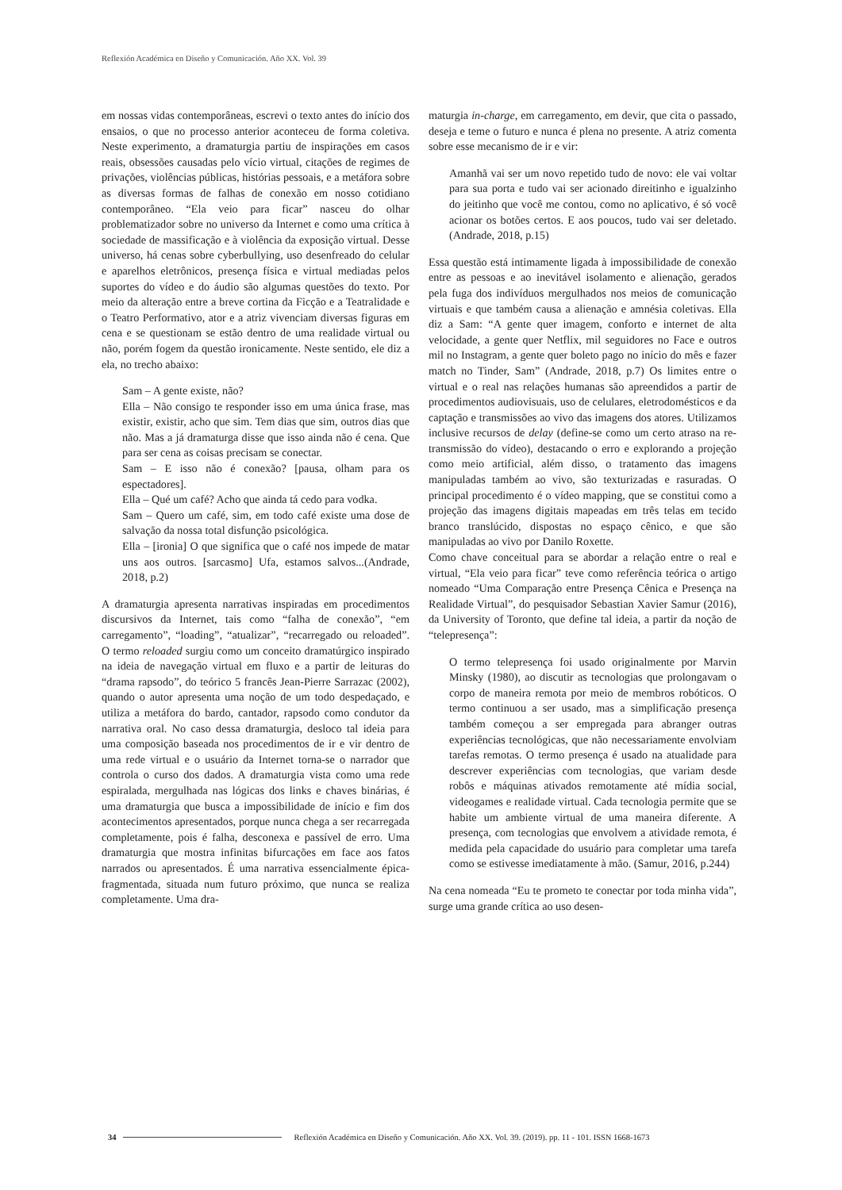Reflexión Académica en Diseño y Comunicación. Año XX. Vol. 39
em nossas vidas contemporâneas, escrevi o texto antes do início dos ensaios, o que no processo anterior aconteceu de forma coletiva. Neste experimento, a dramaturgia partiu de inspirações em casos reais, obsessões causadas pelo vício virtual, citações de regimes de privações, violências públicas, histórias pessoais, e a metáfora sobre as diversas formas de falhas de conexão em nosso cotidiano contemporâneo. “Ela veio para ficar” nasceu do olhar problematizador sobre no universo da Internet e como uma crítica à sociedade de massificação e à violência da exposição virtual. Desse universo, há cenas sobre cyberbullying, uso desenfreado do celular e aparelhos eletrônicos, presença física e virtual mediadas pelos suportes do vídeo e do áudio são algumas questões do texto. Por meio da alteração entre a breve cortina da Ficção e a Teatralidade e o Teatro Performativo, ator e a atriz vivenciam diversas figuras em cena e se questionam se estão dentro de uma realidade virtual ou não, porém fogem da questão ironicamente. Neste sentido, ele diz a ela, no trecho abaixo:
Sam – A gente existe, não?
Ella – Não consigo te responder isso em uma única frase, mas existir, existir, acho que sim. Tem dias que sim, outros dias que não. Mas a já dramaturga disse que isso ainda não é cena. Que para ser cena as coisas precisam se conectar.
Sam – E isso não é conexão? [pausa, olham para os espectadores].
Ella – Qué um café? Acho que ainda tá cedo para vodka.
Sam – Quero um café, sim, em todo café existe uma dose de salvação da nossa total disfunção psicológica.
Ella – [ironia] O que significa que o café nos impede de matar uns aos outros. [sarcasmo] Ufa, estamos salvos...(Andrade, 2018, p.2)
A dramaturgia apresenta narrativas inspiradas em procedimentos discursivos da Internet, tais como “falha de conexão”, “em carregamento”, “loading”, “atualizar”, “recarregado ou reloaded”. O termo reloaded surgiu como um conceito dramatúrgico inspirado na ideia de navegação virtual em fluxo e a partir de leituras do “drama rapsodo”, do teórico 5 francês Jean-Pierre Sarrazac (2002), quando o autor apresenta uma noção de um todo despedaçado, e utiliza a metáfora do bardo, cantador, rapsodo como condutor da narrativa oral. No caso dessa dramaturgia, desloco tal ideia para uma composição baseada nos procedimentos de ir e vir dentro de uma rede virtual e o usuário da Internet torna-se o narrador que controla o curso dos dados. A dramaturgia vista como uma rede espiralada, mergulhada nas lógicas dos links e chaves binárias, é uma dramaturgia que busca a impossibilidade de início e fim dos acontecimentos apresentados, porque nunca chega a ser recarregada completamente, pois é falha, desconexa e passível de erro. Uma dramaturgia que mostra infinitas bifurcações em face aos fatos narrados ou apresentados. É uma narrativa essencialmente épica-fragmentada, situada num futuro próximo, que nunca se realiza completamente. Uma dra-
maturgia in-charge, em carregamento, em devir, que cita o passado, deseja e teme o futuro e nunca é plena no presente. A atriz comenta sobre esse mecanismo de ir e vir:
Amanhã vai ser um novo repetido tudo de novo: ele vai voltar para sua porta e tudo vai ser acionado direitinho e igualzinho do jeitinho que você me contou, como no aplicativo, é só você acionar os botões certos. E aos poucos, tudo vai ser deletado.(Andrade, 2018, p.15)
Essa questão está intimamente ligada à impossibilidade de conexão entre as pessoas e ao inevitável isolamento e alienação, gerados pela fuga dos indivíduos mergulhados nos meios de comunicação virtuais e que também causa a alienação e amnésia coletivas. Ella diz a Sam: “A gente quer imagem, conforto e internet de alta velocidade, a gente quer Netflix, mil seguidores no Face e outros mil no Instagram, a gente quer boleto pago no início do mês e fazer match no Tinder, Sam” (Andrade, 2018, p.7) Os limites entre o virtual e o real nas relações humanas são apreendidos a partir de procedimentos audiovisuais, uso de celulares, eletrodomésticos e da captação e transmissões ao vivo das imagens dos atores. Utilizamos inclusive recursos de delay (define-se como um certo atraso na re-transmissão do vídeo), destacando o erro e explorando a projeção como meio artificial, além disso, o tratamento das imagens manipuladas também ao vivo, são texturizadas e rasuradas. O principal procedimento é o vídeo mapping, que se constitui como a projeção das imagens digitais mapeadas em três telas em tecido branco translúcido, dispostas no espaço cênico, e que são manipuladas ao vivo por Danilo Roxette.
Como chave conceitual para se abordar a relação entre o real e virtual, “Ela veio para ficar” teve como referência teórica o artigo nomeado “Uma Comparação entre Presença Cênica e Presença na Realidade Virtual”, do pesquisador Sebastian Xavier Samur (2016), da University of Toronto, que define tal ideia, a partir da noção de “telepresença”:
O termo telepresença foi usado originalmente por Marvin Minsky (1980), ao discutir as tecnologias que prolongavam o corpo de maneira remota por meio de membros robóticos. O termo continuou a ser usado, mas a simplificação presença também começou a ser empregada para abranger outras experiências tecnológicas, que não necessariamente envolviam tarefas remotas. O termo presença é usado na atualidade para descrever experiências com tecnologias, que variam desde robôs e máquinas ativados remotamente até mídia social, videogames e realidade virtual. Cada tecnologia permite que se habite um ambiente virtual de uma maneira diferente. A presença, com tecnologias que envolvem a atividade remota, é medida pela capacidade do usuário para completar uma tarefa como se estivesse imediatamente à mão. (Samur, 2016, p.244)
Na cena nomeada “Eu te prometo te conectar por toda minha vida”, surge uma grande crítica ao uso desen-
34 Reflexión Académica en Diseño y Comunicación. Año XX. Vol. 39. (2019). pp. 11 - 101. ISSN 1668-1673